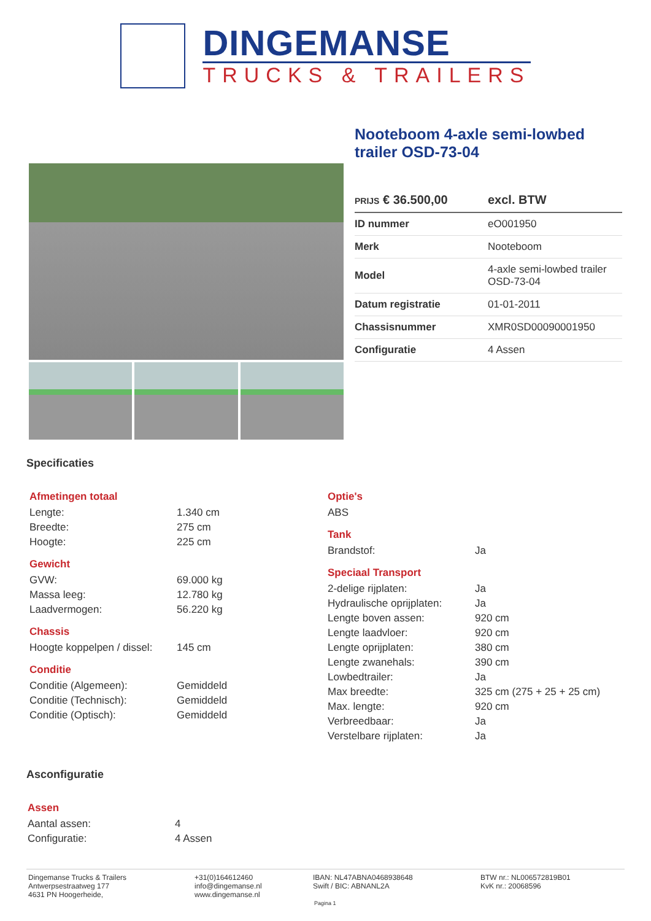DINGEMANSE
TRUCKS & TRAILERS
Nooteboom 4-axle semi-lowbed trailer OSD-73-04
| PRIJS € 36.500,00 | excl. BTW |
| ID nummer | eO001950 |
| Merk | Nooteboom |
| Model | 4-axle semi-lowbed trailer OSD-73-04 |
| Datum registratie | 01-01-2011 |
| Chassisnummer | XMR0SD00090001950 |
| Configuratie | 4 Assen |
Specificaties
Afmetingen totaal
| Lengte: | 1.340 cm |
| Breedte: | 275 cm |
| Hoogte: | 225 cm |
Gewicht
| GVW: | 69.000 kg |
| Massa leeg: | 12.780 kg |
| Laadvermogen: | 56.220 kg |
Chassis
| Hoogte koppelpen / dissel: | 145 cm |
Conditie
| Conditie (Algemeen): | Gemiddeld |
| Conditie (Technisch): | Gemiddeld |
| Conditie (Optisch): | Gemiddeld |
Optie's
| ABS |
Tank
| Brandstof: | Ja |
Speciaal Transport
| 2-delige rijplaten: | Ja |
| Hydraulische oprijplaten: | Ja |
| Lengte boven assen: | 920 cm |
| Lengte laadvloer: | 920 cm |
| Lengte oprijplaten: | 380 cm |
| Lengte zwanehals: | 390 cm |
| Lowbedtrailer: | Ja |
| Max breedte: | 325 cm (275 + 25 + 25 cm) |
| Max. lengte: | 920 cm |
| Verbreedbaar: | Ja |
| Verstelbare rijplaten: | Ja |
Asconfiguratie
Assen
| Aantal assen: | 4 |
| Configuratie: | 4 Assen |
Dingemanse Trucks & Trailers
Antwerpsestraatweg 177
4631 PN Hoogerheide,
+31(0)164612460
info@dingemanse.nl
www.dingemanse.nl
IBAN: NL47ABNA0468938648
Swift / BIC: ABNANL2A
BTW nr.: NL006572819B01
KvK nr.: 20068596
Pagina 1